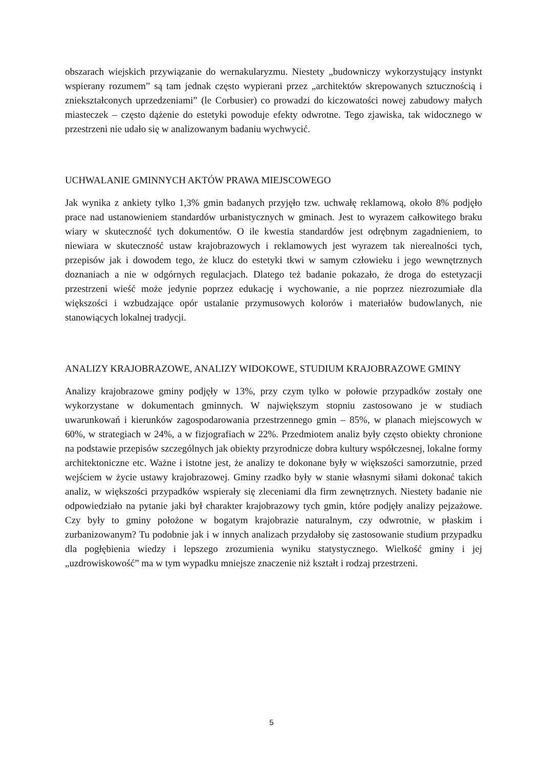obszarach wiejskich przywiązanie do wernakularyzmu. Niestety „budowniczy wykorzystujący instynkt wspierany rozumem” są tam jednak często wypierani przez „architektów skrepowanych sztucznością i zniekształconych uprzedzeniami” (le Corbusier) co prowadzi do kiczowatości nowej zabudowy małych miasteczek – często dążenie do estetyki powoduje efekty odwrotne. Tego zjawiska, tak widocznego w przestrzeni nie udało się w analizowanym badaniu wychwycić.
UCHWALANIE GMINNYCH AKTÓW PRAWA MIEJSCOWEGO
Jak wynika z ankiety tylko 1,3% gmin badanych przyjęło tzw. uchwałę reklamową, około 8% podjęło prace nad ustanowieniem standardów urbanistycznych w gminach. Jest to wyrazem całkowitego braku wiary w skuteczność tych dokumentów. O ile kwestia standardów jest odrębnym zagadnieniem, to niewiara w skuteczność ustaw krajobrazowych i reklamowych jest wyrazem tak nierealności tych, przepisów jak i dowodem tego, że klucz do estetyki tkwi w samym człowieku i jego wewnętrznych doznaniach a nie w odgórnych regulacjach. Dlatego też badanie pokazało, że droga do estetyzacji przestrzeni wieść może jedynie poprzez edukację i wychowanie, a nie poprzez niezrozumiałe dla większości i wzbudzające opór ustalanie przymusowych kolorów i materiałów budowlanych, nie stanowiących lokalnej tradycji.
ANALIZY KRAJOBRAZOWE, ANALIZY WIDOKOWE, STUDIUM KRAJOBRAZOWE GMINY
Analizy krajobrazowe gminy podjęły w 13%, przy czym tylko w połowie przypadków zostały one wykorzystane w dokumentach gminnych. W największym stopniu zastosowano je w studiach uwarunkowań i kierunków zagospodarowania przestrzennego gmin – 85%, w planach miejscowych w 60%, w strategiach w 24%, a w fizjografiach w 22%. Przedmiotem analiz były często obiekty chronione na podstawie przepisów szczególnych jak obiekty przyrodnicze dobra kultury współczesnej, lokalne formy architektoniczne etc. Ważne i istotne jest, że analizy te dokonane były w większości samorzutnie, przed wejściem w życie ustawy krajobrazowej. Gminy rzadko były w stanie własnymi siłami dokonać takich analiz, w większości przypadków wspierały się zleceniami dla firm zewnętrznych. Niestety badanie nie odpowiedziało na pytanie jaki był charakter krajobrazowy tych gmin, które podjęły analizy pejzażowe. Czy były to gminy położone w bogatym krajobrazie naturalnym, czy odwrotnie, w płaskim i zurbanizowanym? Tu podobnie jak i w innych analizach przydałoby się zastosowanie studium przypadku dla pogłębienia wiedzy i lepszego zrozumienia wyniku statystycznego. Wielkość gminy i jej „uzdrowiskowość” ma w tym wypadku mniejsze znaczenie niż kształt i rodzaj przestrzeni.
5